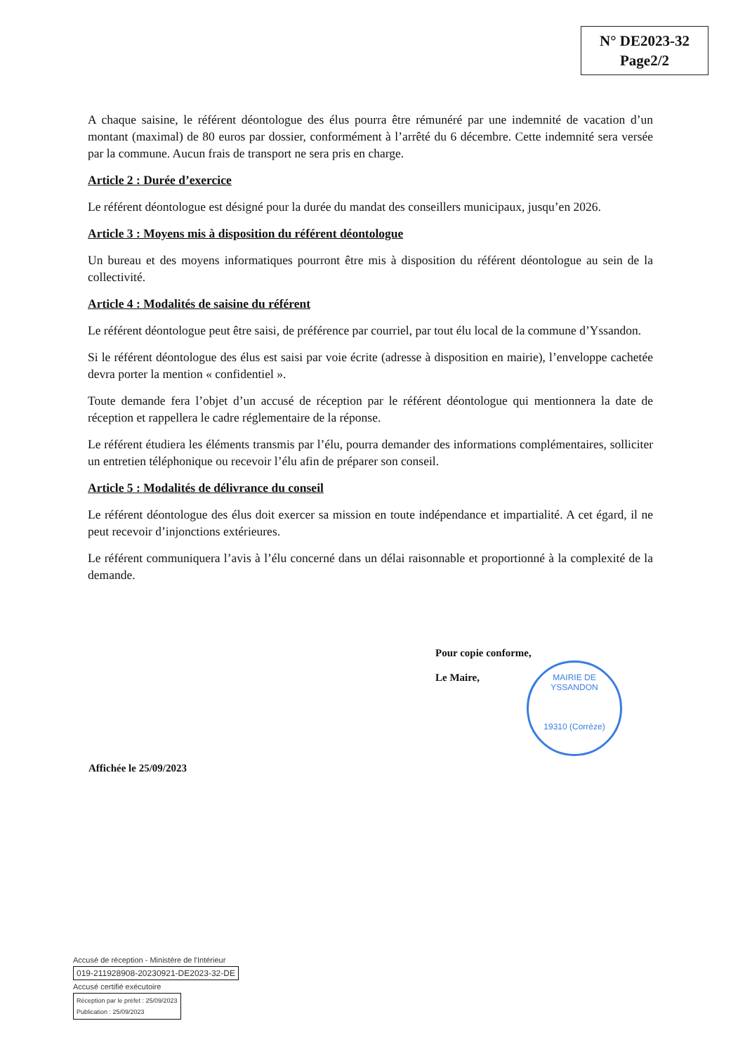N° DE2023-32
Page2/2
A chaque saisine, le référent déontologue des élus pourra être rémunéré par une indemnité de vacation d’un montant (maximal) de 80 euros par dossier, conformément à l’arrêté du 6 décembre. Cette indemnité sera versée par la commune. Aucun frais de transport ne sera pris en charge.
Article 2 : Durée d’exercice
Le référent déontologue est désigné pour la durée du mandat des conseillers municipaux, jusqu’en 2026.
Article 3 : Moyens mis à disposition du référent déontologue
Un bureau et des moyens informatiques pourront être mis à disposition du référent déontologue au sein de la collectivité.
Article 4 : Modalités de saisine du référent
Le référent déontologue peut être saisi, de préférence par courriel, par tout élu local de la commune d’Yssandon.
Si le référent déontologue des élus est saisi par voie écrite (adresse à disposition en mairie), l’enveloppe cachetée devra porter la mention « confidentiel ».
Toute demande fera l’objet d’un accusé de réception par le référent déontologue qui mentionnera la date de réception et rappellera le cadre réglementaire de la réponse.
Le référent étudiera les éléments transmis par l’élu, pourra demander des informations complémentaires, solliciter un entretien téléphonique ou recevoir l’élu afin de préparer son conseil.
Article 5 : Modalités de délivrance du conseil
Le référent déontologue des élus doit exercer sa mission en toute indépendance et impartialité. A cet égard, il ne peut recevoir d’injonctions extérieures.
Le référent communiquera l’avis à l’élu concerné dans un délai raisonnable et proportionné à la complexité de la demande.
Pour copie conforme,
Le Maire,
MAIRIE DE YSSANDON
19310 (Corrèze)
Affichée le 25/09/2023
Accusé de réception - Ministère de l'Intérieur
019-211928908-20230921-DE2023-32-DE
Accusé certifié exécutoire
Réception par le préfet : 25/09/2023
Publication : 25/09/2023